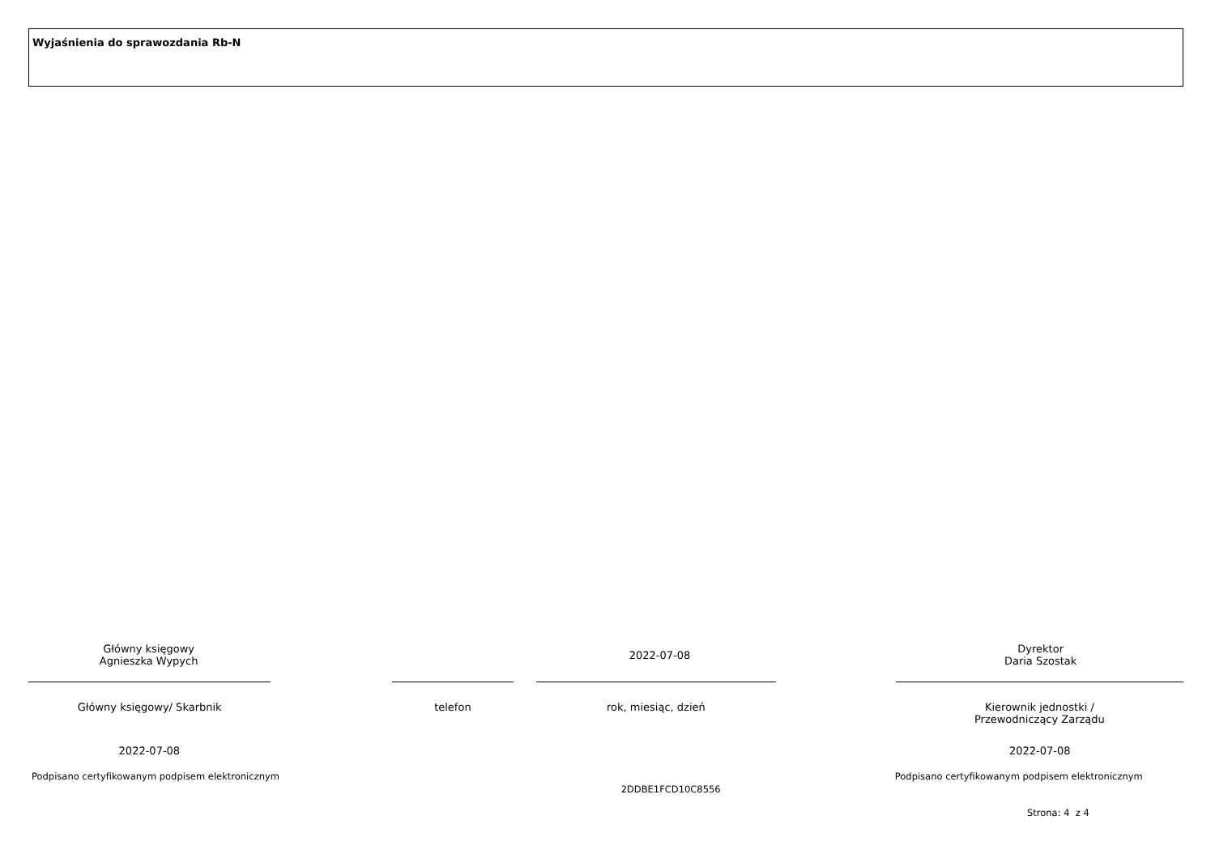Wyjaśnienia do sprawozdania Rb-N
Główny księgowy
Agnieszka Wypych
2022-07-08
Dyrektor
Daria Szostak
Główny księgowy/ Skarbnik telefon rok, miesiąc, dzień Kierownik jednostki /
Przewodniczący Zarządu
2022-07-08 2022-07-08
Podpisano certyfikowanym podpisem elektronicznym
2DDBE1FCD10C8556
Podpisano certyfikowanym podpisem elektronicznym
Strona: 4 z 4